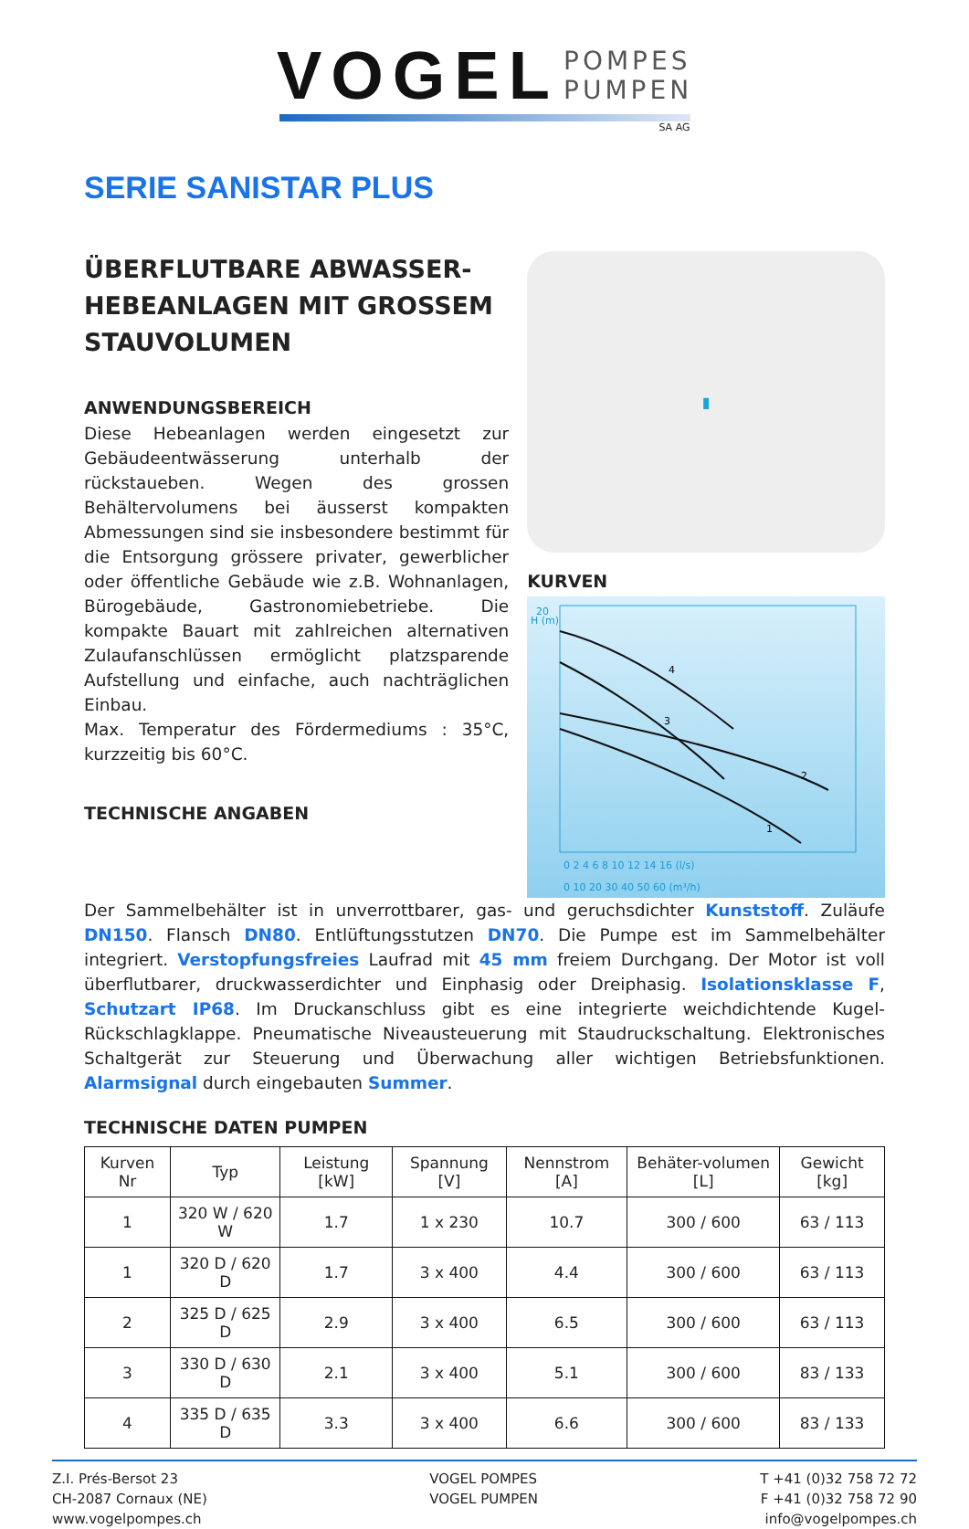VOGEL POMPES
PUMPEN
SA AG
SERIE SANISTAR PLUS
ÜBERFLUTBARE ABWASSER-HEBEANLAGEN MIT GROSSEM STAUVOLUMEN
ANWENDUNGSBEREICH
Diese Hebeanlagen werden eingesetzt zur Gebäudeentwässerung unterhalb der rückstaueben. Wegen des grossen Behältervolumens bei äusserst kompakten Abmessungen sind sie insbesondere bestimmt für die Entsorgung grössere privater, gewerblicher oder öffentliche Gebäude wie z.B. Wohnanlagen, Bürogebäude, Gastronomiebetriebe. Die kompakte Bauart mit zahlreichen alternativen Zulaufanschlüssen ermöglicht platzsparende Aufstellung und einfache, auch nachträglichen Einbau.
Max. Temperatur des Fördermediums : 35°C, kurzzeitig bis 60°C.
TECHNISCHE ANGABEN
▮
KURVEN
20
H (m)
0 2 4 6 8 10 12 14 16 (l/s)
0 10 20 30 40 50 60 (m³/h)
4
3
2
1
Der Sammelbehälter ist in unverrottbarer, gas- und geruchsdichter Kunststoff. Zuläufe DN150. Flansch DN80. Entlüftungsstutzen DN70. Die Pumpe est im Sammelbehälter integriert. Verstopfungsfreies Laufrad mit 45 mm freiem Durchgang. Der Motor ist voll überflutbarer, druckwasserdichter und Einphasig oder Dreiphasig. Isolationsklasse F, Schutzart IP68. Im Druckanschluss gibt es eine integrierte weichdichtende Kugel-Rückschlagklappe. Pneumatische Niveausteuerung mit Staudruckschaltung. Elektronisches Schaltgerät zur Steuerung und Überwachung aller wichtigen Betriebsfunktionen. Alarmsignal durch eingebauten Summer.
TECHNISCHE DATEN PUMPEN
| Kurven Nr | Typ | Leistung [kW] | Spannung [V] | Nennstrom [A] | Behäter-volumen [L] | Gewicht [kg] |
| --- | --- | --- | --- | --- | --- | --- |
| 1 | 320 W / 620 W | 1.7 | 1 x 230 | 10.7 | 300 / 600 | 63 / 113 |
| 1 | 320 D / 620 D | 1.7 | 3 x 400 | 4.4 | 300 / 600 | 63 / 113 |
| 2 | 325 D / 625 D | 2.9 | 3 x 400 | 6.5 | 300 / 600 | 63 / 113 |
| 3 | 330 D / 630 D | 2.1 | 3 x 400 | 5.1 | 300 / 600 | 83 / 133 |
| 4 | 335 D / 635 D | 3.3 | 3 x 400 | 6.6 | 300 / 600 | 83 / 133 |
Z.I. Prés-Bersot 23
CH-2087 Cornaux (NE)
www.vogelpompes.ch
VOGEL POMPES
VOGEL PUMPEN
T +41 (0)32 758 72 72
F +41 (0)32 758 72 90
info@vogelpompes.ch